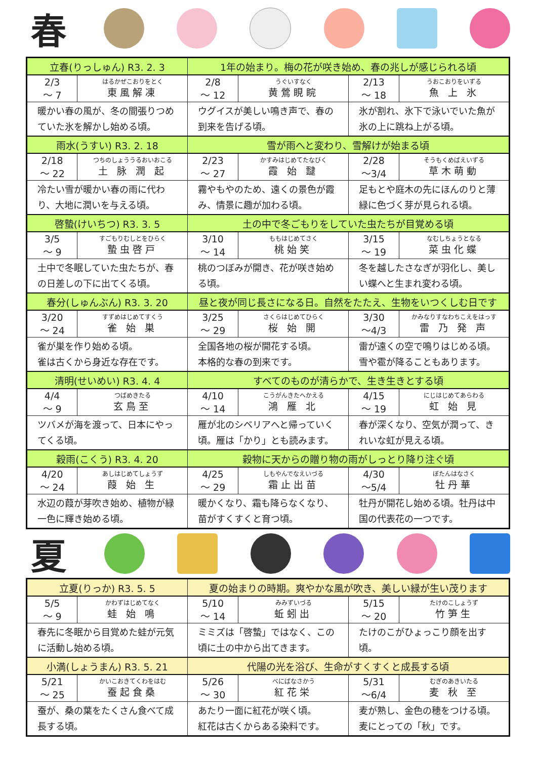春
| 立春(りっしゅん) R3. 2. 3 | | 1年の始まり。梅の花が咲き始め、春の兆しが感じられる頃 | | | |
| 2/3 ～ 7 | はるかぜこおりをとく 東風解凍 | 2/8 ～ 12 | うぐいすなく 黄鶯睍睆 | 2/13 ～ 18 | うおこおりをいずる 魚 上 氷 |
| 暖かい春の風が、冬の間張りつめていた氷を解かし始める頃。 | | ウグイスが美しい鳴き声で、春の到来を告げる頃。 | | 氷が割れ、氷下で泳いでいた魚が氷の上に跳ね上がる頃。 | |
| 雨水(うすい) R3. 2. 18 | | 雪が雨へと変わり、雪解けが始まる頃 | | | |
| 2/18 ～ 22 | つちのしょううるおいおこる 土 脉 潤 起 | 2/23 ～ 27 | かすみはじめてたなびく 霞 始 靆 | 2/28 ～3/4 | そうもくめばえいずる 草木萌動 |
| 冷たい雪が暖かい春の雨に代わり、大地に潤いを与える頃。 | | 霧やもやのため、遠くの景色が霞み、情景に趣が加わる頃。 | | 足もとや庭木の先にほんのりと薄緑に色づく芽が見られる頃。 | |
| 啓蟄(けいちつ) R3. 3. 5 | | 土の中で冬ごもりをしていた虫たちが目覚める頃 | | | |
| 3/5 ～ 9 | すごもりむしとをひらく 蟄虫啓戸 | 3/10 ～ 14 | ももはじめてさく 桃始笑 | 3/15 ～ 19 | なむしちょうとなる 菜虫化蝶 |
| 土中で冬眠していた虫たちが、春の日差しの下に出てくる頃。 | | 桃のつぼみが開き、花が咲き始める頃。 | | 冬を越したさなぎが羽化し、美しい蝶へと生まれ変わる頃。 | |
| 春分(しゅんぶん) R3. 3. 20 | | 昼と夜が同じ長さになる日。自然をたたえ、生物をいつくしむ日です | | | |
| 3/20 ～ 24 | すずめはじめてすくう 雀 始 巣 | 3/25 ～ 29 | さくらはじめてひらく 桜 始 開 | 3/30 ～4/3 | かみなりすなわちこえをはっす 雷 乃 発 声 |
| 雀が巣を作り始める頃。 雀は古くから身近な存在です。 | | 全国各地の桜が開花する頃。 本格的な春の到来です。 | | 雷が遠くの空で鳴りはじめる頃。 雪や雹が降ることもあります。 | |
| 清明(せいめい) R3. 4. 4 | | すべてのものが清らかで、生き生きとする頃 | | | |
| 4/4 ～ 9 | つばめきたる 玄鳥至 | 4/10 ～ 14 | こうがんきたへかえる 鴻 雁 北 | 4/15 ～ 19 | にじはじめてあらわる 虹 始 見 |
| ツバメが海を渡って、日本にやってくる頃。 | | 雁が北のシベリアへと帰っていく頃。雁は「かり」とも読みます。 | | 春が深くなり、空気が潤って、きれいな虹が見える頃。 | |
| 穀雨(こくう) R3. 4. 20 | | 穀物に天からの贈り物の雨がしっとり降り注ぐ頃 | | | |
| 4/20 ～ 24 | あしはじめてしょうず 葭 始 生 | 4/25 ～ 29 | しもやんでなえいづる 霜止出苗 | 4/30 ～5/4 | ぼたんはなさく 牡丹華 |
| 水辺の葭が芽吹き始め、植物が緑一色に輝き始める頃。 | | 暖かくなり、霜も降らなくなり、苗がすくすくと育つ頃。 | | 牡丹が開花し始める頃。牡丹は中国の代表花の一つです。 | |
夏
| 立夏(りっか) R3. 5. 5 | | 夏の始まりの時期。爽やかな風が吹き、美しい緑が生い茂ります | | | |
| 5/5 ～ 9 | かわずはじめてなく 蛙 始 鳴 | 5/10 ～ 14 | みみずいづる 蚯蚓出 | 5/15 ～ 20 | たけのこしょうず 竹笋生 |
| 春先に冬眠から目覚めた蛙が元気に活動し始める頃。 | | ミミズは「啓蟄」ではなく、この頃に土の中から出てきます。 | | たけのこがひょっこり顔を出す頃。 | |
| 小満(しょうまん) R3. 5. 21 | | 代陽の光を浴び、生命がすくすくと成長する頃 | | | |
| 5/21 ～ 25 | かいこおきてくわをはむ 蚕起食桑 | 5/26 ～ 30 | べにばなさかう 紅花栄 | 5/31 ～6/4 | むぎのあきいたる 麦 秋 至 |
| 蚕が、桑の葉をたくさん食べて成長する頃。 | | あたり一面に紅花が咲く頃。 紅花は古くからある染料です。 | | 麦が熟し、金色の穂をつける頃。麦にとっての「秋」です。 | |